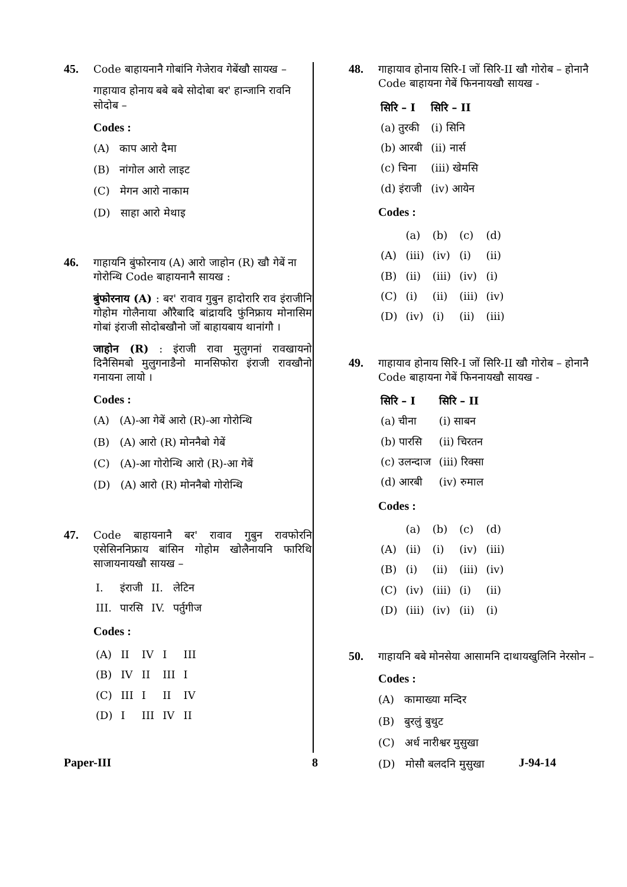45.
Code बाहायनानै गोबांनि गेजेराव गेबेंखौ सायख –
गाहायाव होनाय बबे बबे सोदोबा बर' हान्जानि रावनि सोदोब –
Codes :
(A) काप आरो दैमा
(B) नांगोल आरो लाइट
(C) मेगन आरो नाकाम
(D) साहा आरो मेथाइ
46.
गाहायनि बुंफोरनाय (A) आरो जाहोन (R) खौ गेबें ना गोरोन्थि Code बाहायनानै सायख :
बुंफोरनाय (A) : बर' रावाव गुबुन हादोरारि राव इंराजीनि गोहोम गोलैनाया औरैबादि बांद्रायदि फुंनिफ्राय मोनासिम गोबां इंराजी सोदोबखौनो जों बाहायबाय थानांगौ ।
जाहोन (R) : इंराजी रावा मुलुगनां रावखायनो दिनैसिमबो मुलुगनाङैनो मानसिफोरा इंराजी रावखौनो गनायना लायो ।
Codes :
(A) (A)-आ गेबें आरो (R)-आ गोरोन्थि
(B) (A) आरो (R) मोननैबो गेबें
(C) (A)-आ गोरोन्थि आरो (R)-आ गेबें
(D) (A) आरो (R) मोननैबो गोरोन्थि
47.
Code बाहायनानै बर' रावाव गुबुन रावफोरनि एसेसिननिफ्राय बांसिन गोहोम खोलैनायनि फारिथि साजायनायखौ सायख –
| I. | इंराजी | II. | लेटिन |
| III. | पारसि | IV. | पर्तुगीज |
Codes :
| (A) | II | IV | I | III |
| (B) | IV | II | III | I |
| (C) | III | I | II | IV |
| (D) | I | III | IV | II |
48.
गाहायाव होनाय सिरि-I जों सिरि-II खौ गोरोब – होनानै Code बाहायना गेबें फिननायखौ सायख -
| सिरि – I | सिरि – II |
| --- | --- |
| (a) तुरकी | (i) सिनि |
| (b) आरबी | (ii) नार्स |
| (c) चिना | (iii) खेमसि |
| (d) इंराजी | (iv) आयेन |
Codes :
| | (a) | (b) | (c) | (d) |
| --- | --- | --- | --- | --- |
| (A) | (iii) | (iv) | (i) | (ii) |
| (B) | (ii) | (iii) | (iv) | (i) |
| (C) | (i) | (ii) | (iii) | (iv) |
| (D) | (iv) | (i) | (ii) | (iii) |
49.
गाहायाव होनाय सिरि-I जों सिरि-II खौ गोरोब – होनानै Code बाहायना गेबें फिननायखौ सायख -
| सिरि – I | सिरि – II |
| --- | --- |
| (a) चीना | (i) साबन |
| (b) पारसि | (ii) चिरतन |
| (c) उलन्दाज | (iii) रिक्सा |
| (d) आरबी | (iv) रुमाल |
Codes :
| | (a) | (b) | (c) | (d) |
| --- | --- | --- | --- | --- |
| (A) | (ii) | (i) | (iv) | (iii) |
| (B) | (i) | (ii) | (iii) | (iv) |
| (C) | (iv) | (iii) | (i) | (ii) |
| (D) | (iii) | (iv) | (ii) | (i) |
50.
गाहायनि बबे मोनसेया आसामनि दाथायखुलिनि नेरसोन –
Codes :
(A) कामाख्या मन्दिर
(B) बुरलुं बुथुट
(C) अर्ध नारीश्वर मुसुखा
(D) मोसौ बलदनि मुसुखा
Paper-III 8 J-94-14